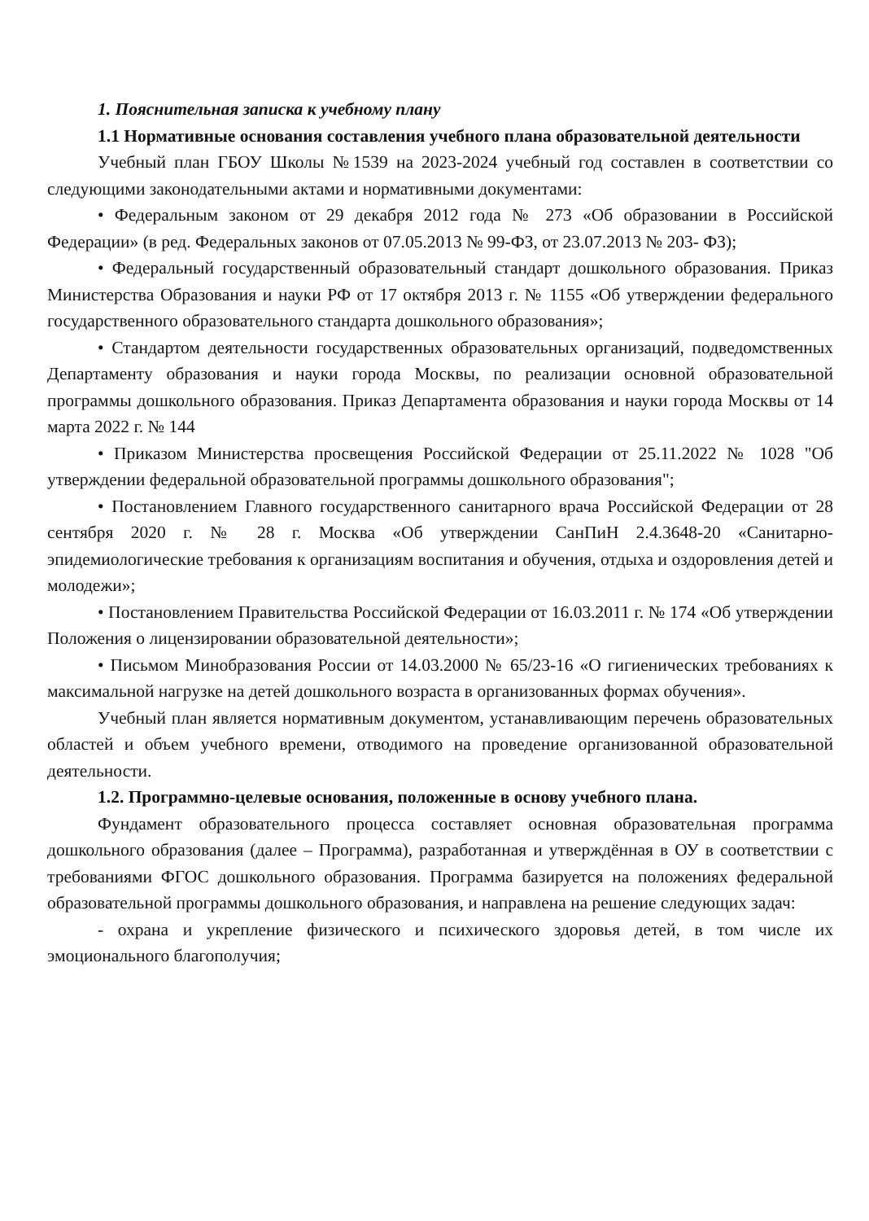1. Пояснительная записка к учебному плану
1.1 Нормативные основания составления учебного плана образовательной деятельности
Учебный план ГБОУ Школы №1539 на 2023-2024 учебный год составлен в соответствии со следующими законодательными актами и нормативными документами:
• Федеральным законом от 29 декабря 2012 года № 273 «Об образовании в Российской Федерации» (в ред. Федеральных законов от 07.05.2013 № 99-ФЗ, от 23.07.2013 № 203- ФЗ);
• Федеральный государственный образовательный стандарт дошкольного образования. Приказ Министерства Образования и науки РФ от 17 октября 2013 г. № 1155 «Об утверждении федерального государственного образовательного стандарта дошкольного образования»;
• Стандартом деятельности государственных образовательных организаций, подведомственных Департаменту образования и науки города Москвы, по реализации основной образовательной программы дошкольного образования. Приказ Департамента образования и науки города Москвы от 14 марта 2022 г. № 144
• Приказом Министерства просвещения Российской Федерации от 25.11.2022 № 1028 "Об утверждении федеральной образовательной программы дошкольного образования";
• Постановлением Главного государственного санитарного врача Российской Федерации от 28 сентября 2020 г. № 28 г. Москва «Об утверждении СанПиН 2.4.3648-20 «Санитарно-эпидемиологические требования к организациям воспитания и обучения, отдыха и оздоровления детей и молодежи»;
• Постановлением Правительства Российской Федерации от 16.03.2011 г. № 174 «Об утверждении Положения о лицензировании образовательной деятельности»;
• Письмом Минобразования России от 14.03.2000 № 65/23-16 «О гигиенических требованиях к максимальной нагрузке на детей дошкольного возраста в организованных формах обучения».
Учебный план является нормативным документом, устанавливающим перечень образовательных областей и объем учебного времени, отводимого на проведение организованной образовательной деятельности.
1.2. Программно-целевые основания, положенные в основу учебного плана.
Фундамент образовательного процесса составляет основная образовательная программа дошкольного образования (далее – Программа), разработанная и утверждённая в ОУ в соответствии с требованиями ФГОС дошкольного образования. Программа базируется на положениях федеральной образовательной программы дошкольного образования, и направлена на решение следующих задач:
- охрана и укрепление физического и психического здоровья детей, в том числе их эмоционального благополучия;